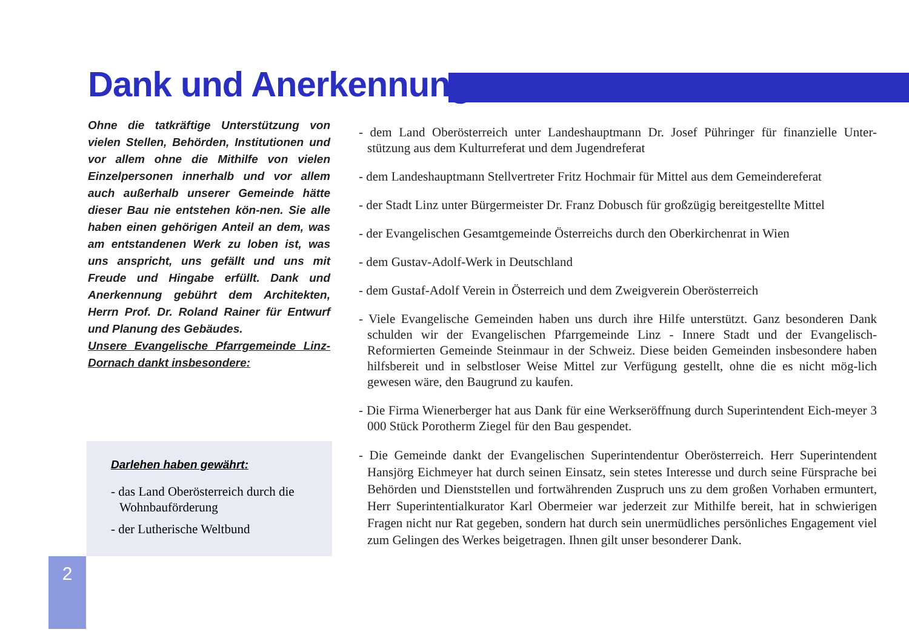Dank und Anerkennung
Ohne die tatkräftige Unterstützung von vielen Stellen, Behörden, Institutionen und vor allem ohne die Mithilfe von vielen Einzelpersonen innerhalb und vor allem auch außerhalb unserer Gemeinde hätte dieser Bau nie entstehen kön-nen. Sie alle haben einen gehörigen Anteil an dem, was am entstandenen Werk zu loben ist, was uns anspricht, uns gefällt und uns mit Freude und Hingabe erfüllt. Dank und Anerkennung gebührt dem Architekten, Herrn Prof. Dr. Roland Rainer für Entwurf und Planung des Gebäudes.
Unsere Evangelische Pfarrgemeinde Linz-Dornach dankt insbesondere:
- dem Land Oberösterreich unter Landeshauptmann Dr. Josef Pühringer für finanzielle Unter-stützung aus dem Kulturreferat und dem Jugendreferat
- dem Landeshauptmann Stellvertreter Fritz Hochmair für Mittel aus dem Gemeindereferat
- der Stadt Linz unter Bürgermeister Dr. Franz Dobusch für großzügig bereitgestellte Mittel
- der Evangelischen Gesamtgemeinde Österreichs durch den Oberkirchenrat in Wien
- dem Gustav-Adolf-Werk in Deutschland
- dem Gustaf-Adolf Verein in Österreich und dem Zweigverein Oberösterreich
- Viele Evangelische Gemeinden haben uns durch ihre Hilfe unterstützt. Ganz besonderen Dank schulden wir der Evangelischen Pfarrgemeinde Linz - Innere Stadt und der Evangelisch-Reformierten Gemeinde Steinmaur in der Schweiz. Diese beiden Gemeinden insbesondere haben hilfsbereit und in selbstloser Weise Mittel zur Verfügung gestellt, ohne die es nicht mög-lich gewesen wäre, den Baugrund zu kaufen.
- Die Firma Wienerberger hat aus Dank für eine Werkseröffnung durch Superintendent Eich-meyer 3 000 Stück Porotherm Ziegel für den Bau gespendet.
- Die Gemeinde dankt der Evangelischen Superintendentur Oberösterreich. Herr Superintendent Hansjörg Eichmeyer hat durch seinen Einsatz, sein stetes Interesse und durch seine Fürsprache bei Behörden und Dienststellen und fortwährenden Zuspruch uns zu dem großen Vorhaben ermuntert, Herr Superintentialkurator Karl Obermeier war jederzeit zur Mithilfe bereit, hat in schwierigen Fragen nicht nur Rat gegeben, sondern hat durch sein unermüdliches persönliches Engagement viel zum Gelingen des Werkes beigetragen. Ihnen gilt unser besonderer Dank.
Darlehen haben gewährt:
- das Land Oberösterreich durch die Wohnbauförderung
- der Lutherische Weltbund
2